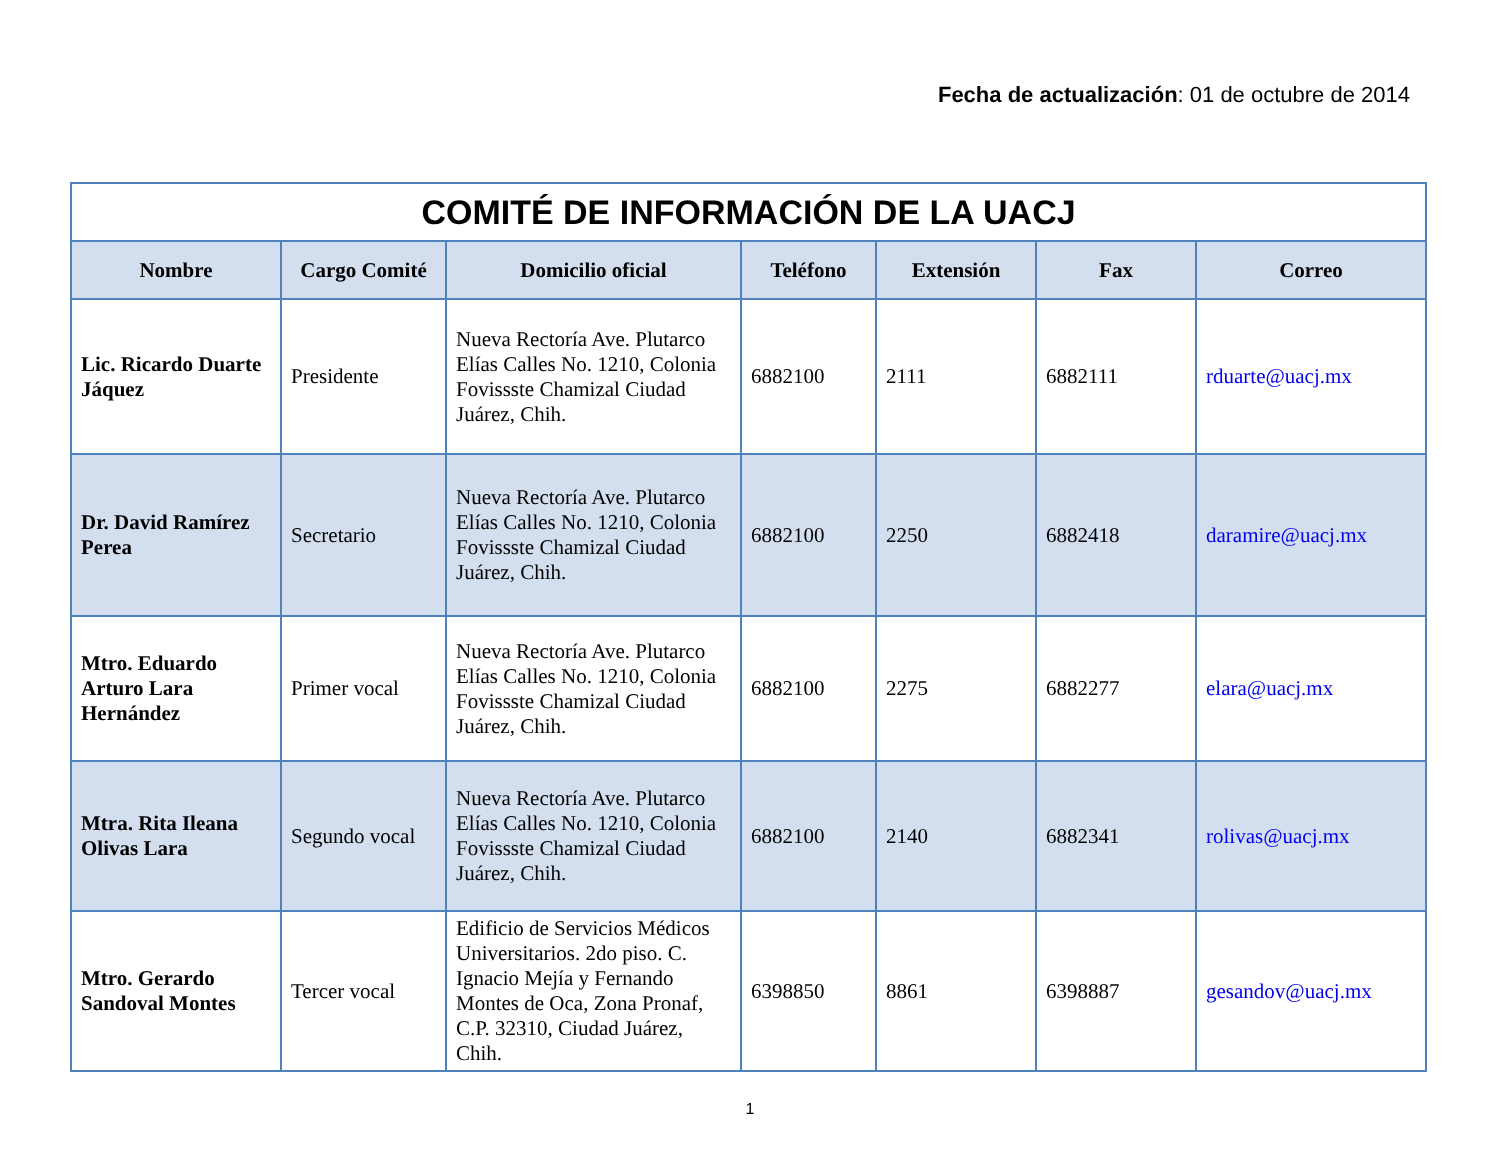Fecha de actualización: 01 de octubre de 2014
| COMITÉ DE INFORMACIÓN DE LA UACJ | | | | | | |
| --- | --- | --- | --- | --- | --- | --- |
| Nombre | Cargo Comité | Domicilio oficial | Teléfono | Extensión | Fax | Correo |
| Lic. Ricardo Duarte Jáquez | Presidente | Nueva Rectoría Ave. Plutarco Elías Calles No. 1210, Colonia Fovissste Chamizal Ciudad Juárez, Chih. | 6882100 | 2111 | 6882111 | rduarte@uacj.mx |
| Dr. David Ramírez Perea | Secretario | Nueva Rectoría Ave. Plutarco Elías Calles No. 1210, Colonia Fovissste Chamizal Ciudad Juárez, Chih. | 6882100 | 2250 | 6882418 | daramire@uacj.mx |
| Mtro. Eduardo Arturo Lara Hernández | Primer vocal | Nueva Rectoría Ave. Plutarco Elías Calles No. 1210, Colonia Fovissste Chamizal Ciudad Juárez, Chih. | 6882100 | 2275 | 6882277 | elara@uacj.mx |
| Mtra. Rita Ileana Olivas Lara | Segundo vocal | Nueva Rectoría Ave. Plutarco Elías Calles No. 1210, Colonia Fovissste Chamizal Ciudad Juárez, Chih. | 6882100 | 2140 | 6882341 | rolivas@uacj.mx |
| Mtro. Gerardo Sandoval Montes | Tercer vocal | Edificio de Servicios Médicos Universitarios. 2do piso. C. Ignacio Mejía y Fernando Montes de Oca, Zona Pronaf, C.P. 32310, Ciudad Juárez, Chih. | 6398850 | 8861 | 6398887 | gesandov@uacj.mx |
1